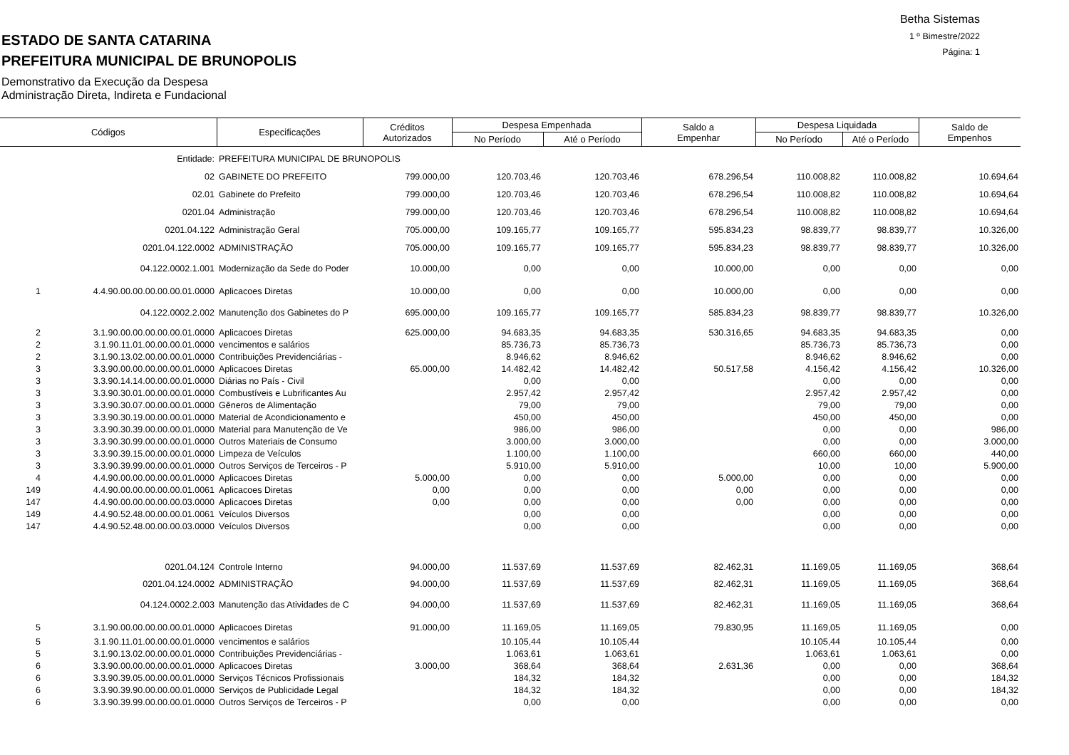Betha Sistemas
1 º Bimestre/2022
Página: 1
ESTADO DE SANTA CATARINA
PREFEITURA MUNICIPAL DE BRUNOPOLIS
Demonstrativo da Execução da Despesa
Administração Direta, Indireta e Fundacional
| Códigos | | Especificações | Créditos Autorizados | Despesa Empenhada | | Saldo a Empenhar | Despesa Liquidada | | Saldo de Empenhos |
| --- | --- | --- | --- | --- | --- | --- | --- | --- | --- |
| | | | | No Período | Até o Período | | No Período | Até o Período | |
| | Entidade: | PREFEITURA MUNICIPAL DE BRUNOPOLIS | | | | | | | |
| | 02 | GABINETE DO PREFEITO | 799.000,00 | 120.703,46 | 120.703,46 | 678.296,54 | 110.008,82 | 110.008,82 | 10.694,64 |
| | 02.01 | Gabinete do Prefeito | 799.000,00 | 120.703,46 | 120.703,46 | 678.296,54 | 110.008,82 | 110.008,82 | 10.694,64 |
| | 0201.04 | Administração | 799.000,00 | 120.703,46 | 120.703,46 | 678.296,54 | 110.008,82 | 110.008,82 | 10.694,64 |
| | 0201.04.122 | Administração Geral | 705.000,00 | 109.165,77 | 109.165,77 | 595.834,23 | 98.839,77 | 98.839,77 | 10.326,00 |
| | 0201.04.122.0002 | ADMINISTRAÇÃO | 705.000,00 | 109.165,77 | 109.165,77 | 595.834,23 | 98.839,77 | 98.839,77 | 10.326,00 |
| | 04.122.0002.1.001 | Modernização da Sede do Poder | 10.000,00 | 0,00 | 0,00 | 10.000,00 | 0,00 | 0,00 | 0,00 |
| 1 | 4.4.90.00.00.00.00.00.01.0000 | Aplicacoes Diretas | 10.000,00 | 0,00 | 0,00 | 10.000,00 | 0,00 | 0,00 | 0,00 |
| | 04.122.0002.2.002 | Manutenção dos Gabinetes do P | 695.000,00 | 109.165,77 | 109.165,77 | 585.834,23 | 98.839,77 | 98.839,77 | 10.326,00 |
| 2 | 3.1.90.00.00.00.00.00.01.0000 | Aplicacoes Diretas | 625.000,00 | 94.683,35 | 94.683,35 | 530.316,65 | 94.683,35 | 94.683,35 | 0,00 |
| 2 | 3.1.90.11.01.00.00.00.01.0000 | vencimentos e salários | | 85.736,73 | 85.736,73 | | 85.736,73 | 85.736,73 | 0,00 |
| 2 | 3.1.90.13.02.00.00.00.01.0000 | Contribuições Previdenciárias - | | 8.946,62 | 8.946,62 | | 8.946,62 | 8.946,62 | 0,00 |
| 3 | 3.3.90.00.00.00.00.00.01.0000 | Aplicacoes Diretas | 65.000,00 | 14.482,42 | 14.482,42 | 50.517,58 | 4.156,42 | 4.156,42 | 10.326,00 |
| 3 | 3.3.90.14.14.00.00.00.01.0000 | Diárias no País - Civil | | 0,00 | 0,00 | | 0,00 | 0,00 | 0,00 |
| 3 | 3.3.90.30.01.00.00.00.01.0000 | Combustíveis e Lubrificantes Au | | 2.957,42 | 2.957,42 | | 2.957,42 | 2.957,42 | 0,00 |
| 3 | 3.3.90.30.07.00.00.00.01.0000 | Gêneros de Alimentação | | 79,00 | 79,00 | | 79,00 | 79,00 | 0,00 |
| 3 | 3.3.90.30.19.00.00.00.01.0000 | Material de Acondicionamento e | | 450,00 | 450,00 | | 450,00 | 450,00 | 0,00 |
| 3 | 3.3.90.30.39.00.00.00.01.0000 | Material para Manutenção de Ve | | 986,00 | 986,00 | | 0,00 | 0,00 | 986,00 |
| 3 | 3.3.90.30.99.00.00.00.01.0000 | Outros Materiais de Consumo | | 3.000,00 | 3.000,00 | | 0,00 | 0,00 | 3.000,00 |
| 3 | 3.3.90.39.15.00.00.00.01.0000 | Limpeza de Veículos | | 1.100,00 | 1.100,00 | | 660,00 | 660,00 | 440,00 |
| 3 | 3.3.90.39.99.00.00.00.01.0000 | Outros Serviços de Terceiros - P | | 5.910,00 | 5.910,00 | | 10,00 | 10,00 | 5.900,00 |
| 4 | 4.4.90.00.00.00.00.00.01.0000 | Aplicacoes Diretas | 5.000,00 | 0,00 | 0,00 | 5.000,00 | 0,00 | 0,00 | 0,00 |
| 149 | 4.4.90.00.00.00.00.00.01.0061 | Aplicacoes Diretas | 0,00 | 0,00 | 0,00 | 0,00 | 0,00 | 0,00 | 0,00 |
| 147 | 4.4.90.00.00.00.00.00.03.0000 | Aplicacoes Diretas | 0,00 | 0,00 | 0,00 | 0,00 | 0,00 | 0,00 | 0,00 |
| 149 | 4.4.90.52.48.00.00.00.01.0061 | Veículos Diversos | | 0,00 | 0,00 | | 0,00 | 0,00 | 0,00 |
| 147 | 4.4.90.52.48.00.00.00.03.0000 | Veículos Diversos | | 0,00 | 0,00 | | 0,00 | 0,00 | 0,00 |
| | 0201.04.124 | Controle Interno | 94.000,00 | 11.537,69 | 11.537,69 | 82.462,31 | 11.169,05 | 11.169,05 | 368,64 |
| | 0201.04.124.0002 | ADMINISTRAÇÃO | 94.000,00 | 11.537,69 | 11.537,69 | 82.462,31 | 11.169,05 | 11.169,05 | 368,64 |
| | 04.124.0002.2.003 | Manutenção das Atividades de C | 94.000,00 | 11.537,69 | 11.537,69 | 82.462,31 | 11.169,05 | 11.169,05 | 368,64 |
| 5 | 3.1.90.00.00.00.00.00.01.0000 | Aplicacoes Diretas | 91.000,00 | 11.169,05 | 11.169,05 | 79.830,95 | 11.169,05 | 11.169,05 | 0,00 |
| 5 | 3.1.90.11.01.00.00.00.01.0000 | vencimentos e salários | | 10.105,44 | 10.105,44 | | 10.105,44 | 10.105,44 | 0,00 |
| 5 | 3.1.90.13.02.00.00.00.01.0000 | Contribuições Previdenciárias - | | 1.063,61 | 1.063,61 | | 1.063,61 | 1.063,61 | 0,00 |
| 6 | 3.3.90.00.00.00.00.00.01.0000 | Aplicacoes Diretas | 3.000,00 | 368,64 | 368,64 | 2.631,36 | 0,00 | 0,00 | 368,64 |
| 6 | 3.3.90.39.05.00.00.00.01.0000 | Serviços Técnicos Profissionais | | 184,32 | 184,32 | | 0,00 | 0,00 | 184,32 |
| 6 | 3.3.90.39.90.00.00.00.01.0000 | Serviços de Publicidade Legal | | 184,32 | 184,32 | | 0,00 | 0,00 | 184,32 |
| 6 | 3.3.90.39.99.00.00.00.01.0000 | Outros Serviços de Terceiros - P | | 0,00 | 0,00 | | 0,00 | 0,00 | 0,00 |